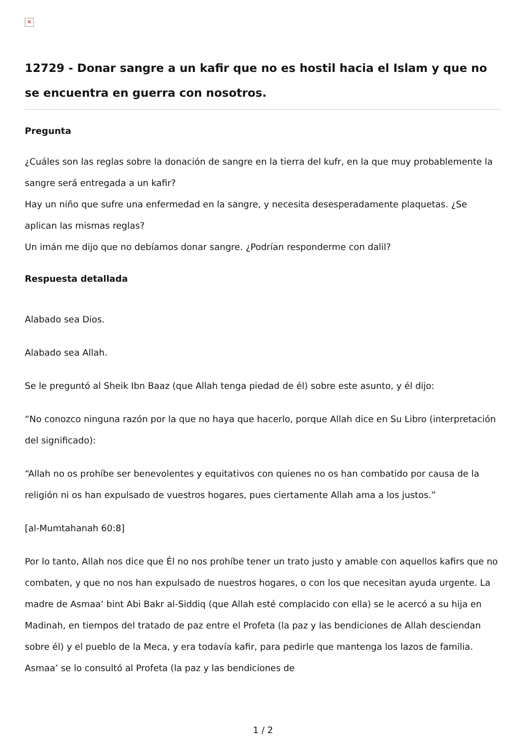✕
12729 - Donar sangre a un kafir que no es hostil hacia el Islam y que no se encuentra en guerra con nosotros.
Pregunta
¿Cuáles son las reglas sobre la donación de sangre en la tierra del kufr, en la que muy probablemente la sangre será entregada a un kafir?
Hay un niño que sufre una enfermedad en la sangre, y necesita desesperadamente plaquetas. ¿Se aplican las mismas reglas?
Un imán me dijo que no debíamos donar sangre. ¿Podrían responderme con dalil?
Respuesta detallada
Alabado sea Dios.
Alabado sea Allah.
Se le preguntó al Sheik Ibn Baaz (que Allah tenga piedad de él) sobre este asunto, y él dijo:
“No conozco ninguna razón por la que no haya que hacerlo, porque Allah dice en Su Libro (interpretación del significado):
“Allah no os prohíbe ser benevolentes y equitativos con quienes no os han combatido por causa de la religión ni os han expulsado de vuestros hogares, pues ciertamente Allah ama a los justos.”
[al-Mumtahanah 60:8]
Por lo tanto, Allah nos dice que Él no nos prohíbe tener un trato justo y amable con aquellos kafirs que no combaten, y que no nos han expulsado de nuestros hogares, o con los que necesitan ayuda urgente. La madre de Asmaa’ bint Abi Bakr al-Siddiq (que Allah esté complacido con ella) se le acercó a su hija en Madinah, en tiempos del tratado de paz entre el Profeta (la paz y las bendiciones de Allah desciendan sobre él) y el pueblo de la Meca, y era todavía kafir, para pedirle que mantenga los lazos de familia. Asmaa’ se lo consultó al Profeta (la paz y las bendiciones de
1 / 2